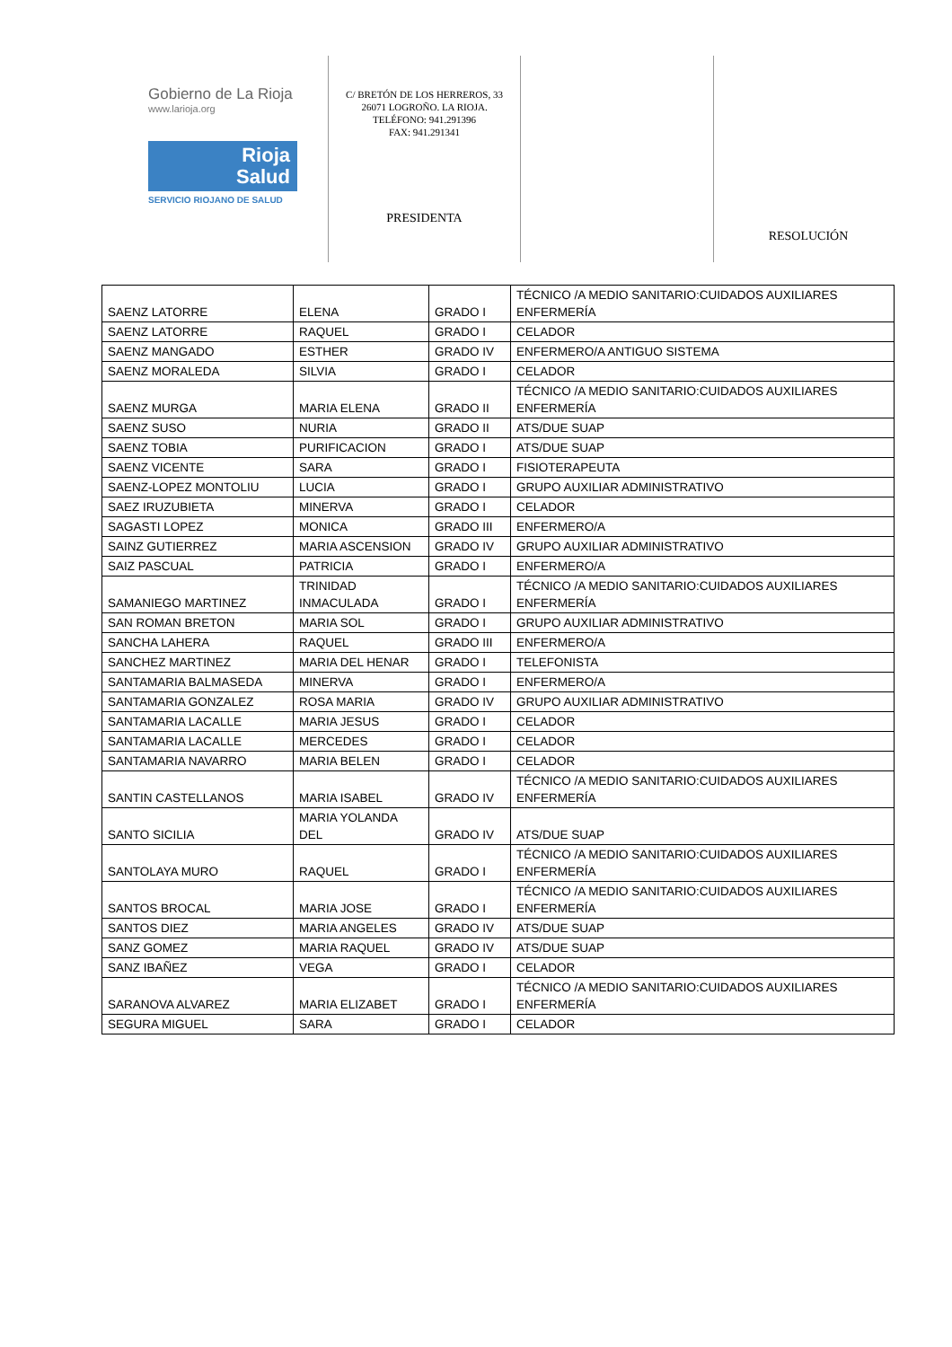Gobierno de La Rioja
www.larioja.org
Rioja
Salud
SERVICIO RIOJANO DE SALUD
C/ BRETÓN DE LOS HERREROS, 33
26071 LOGROÑO. LA RIOJA.
TELÉFONO: 941.291396
FAX: 941.291341
PRESIDENTA
RESOLUCIÓN
| SAENZ LATORRE | ELENA | GRADO I | TÉCNICO /A MEDIO SANITARIO:CUIDADOS AUXILIARES ENFERMERÍA |
| SAENZ LATORRE | RAQUEL | GRADO I | CELADOR |
| SAENZ MANGADO | ESTHER | GRADO IV | ENFERMERO/A ANTIGUO SISTEMA |
| SAENZ MORALEDA | SILVIA | GRADO I | CELADOR |
| SAENZ MURGA | MARIA ELENA | GRADO II | TÉCNICO /A MEDIO SANITARIO:CUIDADOS AUXILIARES ENFERMERÍA |
| SAENZ SUSO | NURIA | GRADO II | ATS/DUE SUAP |
| SAENZ TOBIA | PURIFICACION | GRADO I | ATS/DUE SUAP |
| SAENZ VICENTE | SARA | GRADO I | FISIOTERAPEUTA |
| SAENZ-LOPEZ MONTOLIU | LUCIA | GRADO I | GRUPO AUXILIAR ADMINISTRATIVO |
| SAEZ IRUZUBIETA | MINERVA | GRADO I | CELADOR |
| SAGASTI LOPEZ | MONICA | GRADO III | ENFERMERO/A |
| SAINZ GUTIERREZ | MARIA ASCENSION | GRADO IV | GRUPO AUXILIAR ADMINISTRATIVO |
| SAIZ PASCUAL | PATRICIA | GRADO I | ENFERMERO/A |
| SAMANIEGO MARTINEZ | TRINIDAD INMACULADA | GRADO I | TÉCNICO /A MEDIO SANITARIO:CUIDADOS AUXILIARES ENFERMERÍA |
| SAN ROMAN BRETON | MARIA SOL | GRADO I | GRUPO AUXILIAR ADMINISTRATIVO |
| SANCHA LAHERA | RAQUEL | GRADO III | ENFERMERO/A |
| SANCHEZ MARTINEZ | MARIA DEL HENAR | GRADO I | TELEFONISTA |
| SANTAMARIA BALMASEDA | MINERVA | GRADO I | ENFERMERO/A |
| SANTAMARIA GONZALEZ | ROSA MARIA | GRADO IV | GRUPO AUXILIAR ADMINISTRATIVO |
| SANTAMARIA LACALLE | MARIA JESUS | GRADO I | CELADOR |
| SANTAMARIA LACALLE | MERCEDES | GRADO I | CELADOR |
| SANTAMARIA NAVARRO | MARIA BELEN | GRADO I | CELADOR |
| SANTIN CASTELLANOS | MARIA ISABEL | GRADO IV | TÉCNICO /A MEDIO SANITARIO:CUIDADOS AUXILIARES ENFERMERÍA |
| SANTO SICILIA | MARIA YOLANDA DEL | GRADO IV | ATS/DUE SUAP |
| SANTOLAYA MURO | RAQUEL | GRADO I | TÉCNICO /A MEDIO SANITARIO:CUIDADOS AUXILIARES ENFERMERÍA |
| SANTOS BROCAL | MARIA JOSE | GRADO I | TÉCNICO /A MEDIO SANITARIO:CUIDADOS AUXILIARES ENFERMERÍA |
| SANTOS DIEZ | MARIA ANGELES | GRADO IV | ATS/DUE SUAP |
| SANZ GOMEZ | MARIA RAQUEL | GRADO IV | ATS/DUE SUAP |
| SANZ IBAÑEZ | VEGA | GRADO I | CELADOR |
| SARANOVA ALVAREZ | MARIA ELIZABET | GRADO I | TÉCNICO /A MEDIO SANITARIO:CUIDADOS AUXILIARES ENFERMERÍA |
| SEGURA MIGUEL | SARA | GRADO I | CELADOR |